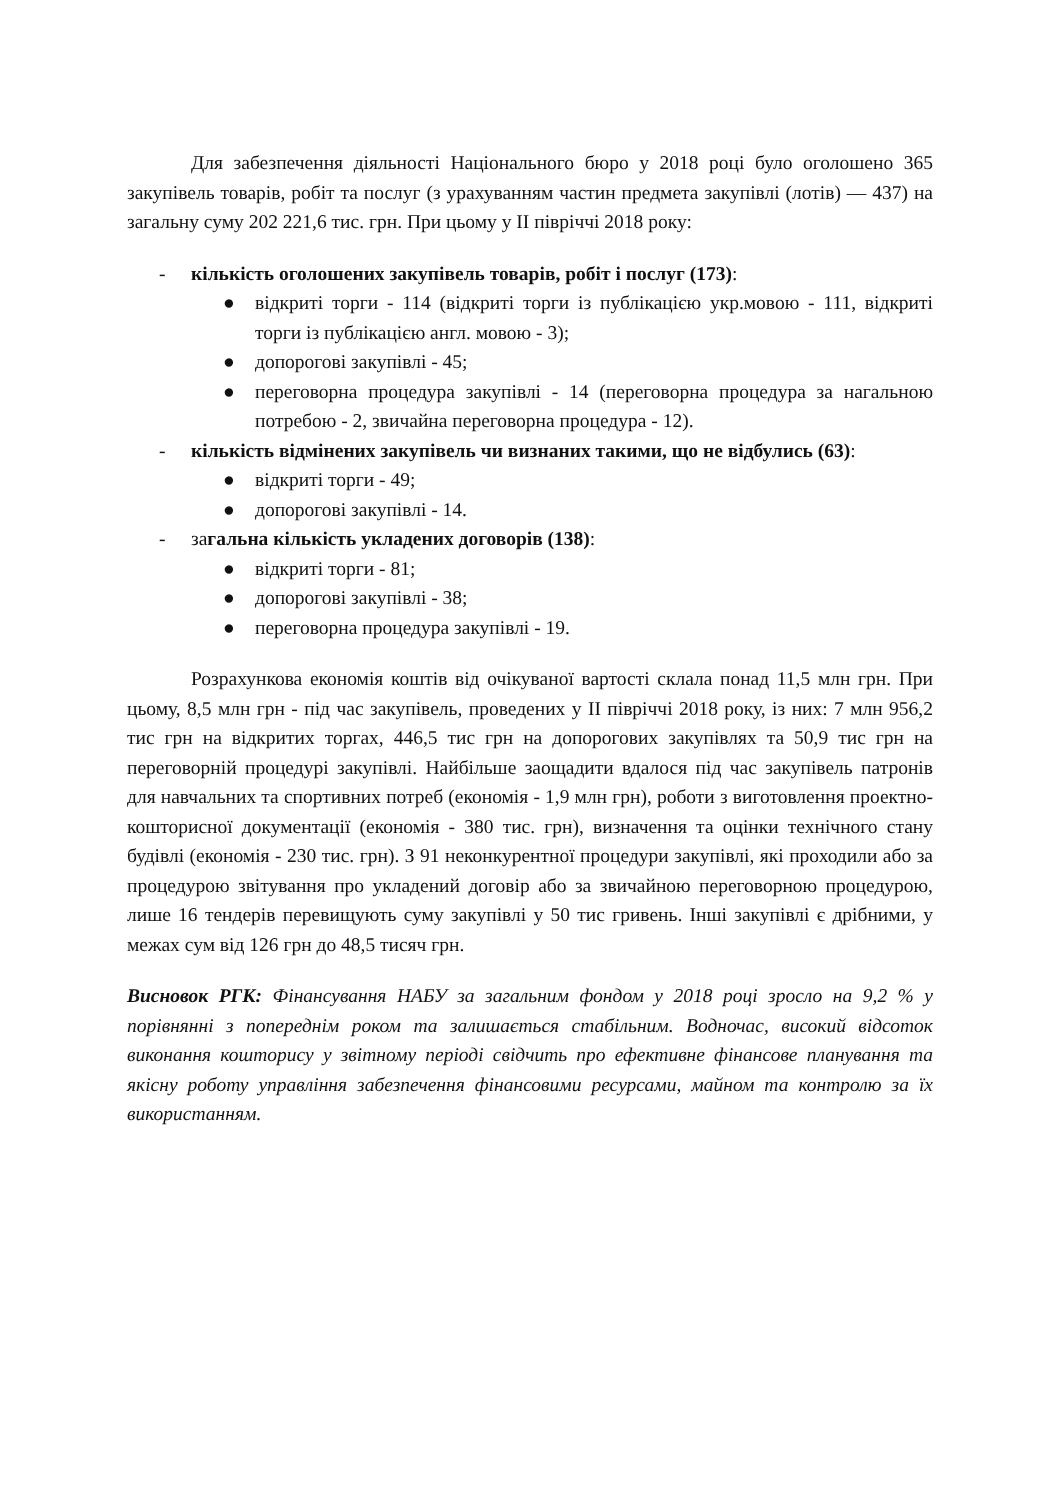Для забезпечення діяльності Національного бюро у 2018 році було оголошено 365 закупівель товарів, робіт та послуг (з урахуванням частин предмета закупівлі (лотів) — 437) на загальну суму 202 221,6 тис. грн. При цьому у ІІ півріччі 2018 року:
- кількість оголошених закупівель товарів, робіт і послуг (173):
● відкриті торги - 114 (відкриті торги із публікацією укр.мовою - 111, відкриті торги із публікацією англ. мовою - 3);
● допорогові закупівлі - 45;
● переговорна процедура закупівлі - 14 (переговорна процедура за нагальною потребою - 2, звичайна переговорна процедура - 12).
- кількість відмінених закупівель чи визнаних такими, що не відбулись (63):
● відкриті торги - 49;
● допорогові закупівлі - 14.
- загальна кількість укладених договорів (138):
● відкриті торги - 81;
● допорогові закупівлі - 38;
● переговорна процедура закупівлі - 19.
Розрахункова економія коштів від очікуваної вартості склала понад 11,5 млн грн. При цьому, 8,5 млн грн - під час закупівель, проведених у ІІ півріччі 2018 року, із них: 7 млн 956,2 тис грн на відкритих торгах, 446,5 тис грн на допорогових закупівлях та 50,9 тис грн на переговорній процедурі закупівлі. Найбільше заощадити вдалося під час закупівель патронів для навчальних та спортивних потреб (економія - 1,9 млн грн), роботи з виготовлення проектно-кошторисної документації (економія - 380 тис. грн), визначення та оцінки технічного стану будівлі (економія - 230 тис. грн). З 91 неконкурентної процедури закупівлі, які проходили або за процедурою звітування про укладений договір або за звичайною переговорною процедурою, лише 16 тендерів перевищують суму закупівлі у 50 тис гривень. Інші закупівлі є дрібними, у межах сум від 126 грн до 48,5 тисяч грн.
Висновок РГК: Фінансування НАБУ за загальним фондом у 2018 році зросло на 9,2 % у порівнянні з попереднім роком та залишається стабільним. Водночас, високий відсоток виконання кошторису у звітному періоді свідчить про ефективне фінансове планування та якісну роботу управління забезпечення фінансовими ресурсами, майном та контролю за їх використанням.